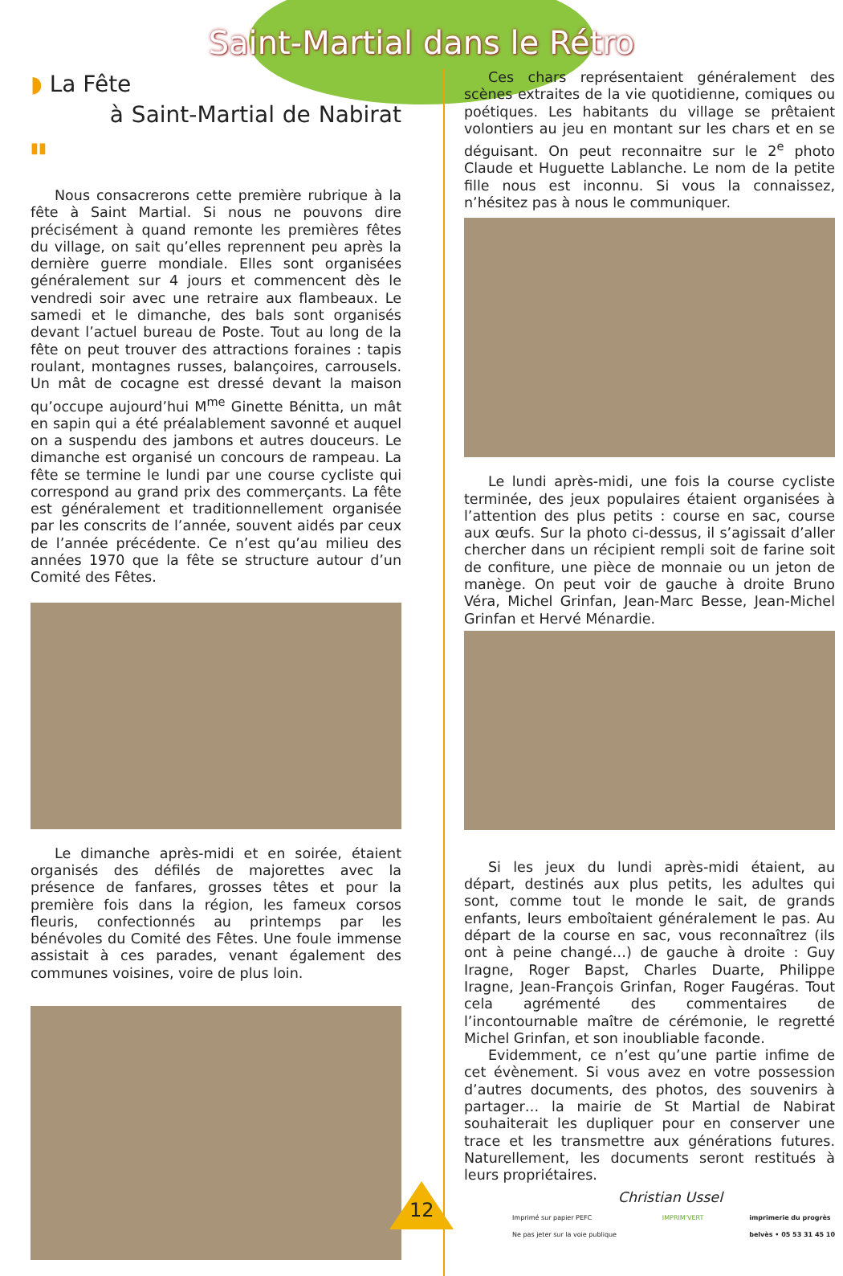Saint-Martial dans le Rétro
◗ La Fête
à Saint-Martial de Nabirat ▮▮
Nous consacrerons cette première rubrique à la fête à Saint Martial. Si nous ne pouvons dire précisément à quand remonte les premières fêtes du village, on sait qu’elles reprennent peu après la dernière guerre mondiale. Elles sont organisées généralement sur 4 jours et commencent dès le vendredi soir avec une retraire aux flambeaux. Le samedi et le dimanche, des bals sont organisés devant l’actuel bureau de Poste. Tout au long de la fête on peut trouver des attractions foraines : tapis roulant, montagnes russes, balançoires, carrousels. Un mât de cocagne est dressé devant la maison qu’occupe aujourd’hui M<sup>me</sup> Ginette Bénitta, un mât en sapin qui a été préalablement savonné et auquel on a suspendu des jambons et autres douceurs. Le dimanche est organisé un concours de rampeau. La fête se termine le lundi par une course cycliste qui correspond au grand prix des commerçants. La fête est généralement et traditionnellement organisée par les conscrits de l’année, souvent aidés par ceux de l’année précédente. Ce n’est qu’au milieu des années 1970 que la fête se structure autour d’un Comité des Fêtes.
Le dimanche après-midi et en soirée, étaient organisés des défilés de majorettes avec la présence de fanfares, grosses têtes et pour la première fois dans la région, les fameux corsos fleuris, confectionnés au printemps par les bénévoles du Comité des Fêtes. Une foule immense assistait à ces parades, venant également des communes voisines, voire de plus loin.
Ces chars représentaient généralement des scènes extraites de la vie quotidienne, comiques ou poétiques. Les habitants du village se prêtaient volontiers au jeu en montant sur les chars et en se déguisant. On peut reconnaitre sur le 2<sup>e</sup> photo Claude et Huguette Lablanche. Le nom de la petite fille nous est inconnu. Si vous la connaissez, n’hésitez pas à nous le communiquer.
Le lundi après-midi, une fois la course cycliste terminée, des jeux populaires étaient organisées à l’attention des plus petits : course en sac, course aux œufs. Sur la photo ci-dessus, il s’agissait d’aller chercher dans un récipient rempli soit de farine soit de confiture, une pièce de monnaie ou un jeton de manège. On peut voir de gauche à droite Bruno Véra, Michel Grinfan, Jean-Marc Besse, Jean-Michel Grinfan et Hervé Ménardie.
Si les jeux du lundi après-midi étaient, au départ, destinés aux plus petits, les adultes qui sont, comme tout le monde le sait, de grands enfants, leurs emboîtaient généralement le pas. Au départ de la course en sac, vous reconnaîtrez (ils ont à peine changé…) de gauche à droite : Guy Iragne, Roger Bapst, Charles Duarte, Philippe Iragne, Jean-François Grinfan, Roger Faugéras. Tout cela agrémenté des commentaires de l’incontournable maître de cérémonie, le regretté Michel Grinfan, et son inoubliable faconde.
Evidemment, ce n’est qu’une partie infime de cet évènement. Si vous avez en votre possession d’autres documents, des photos, des souvenirs à partager… la mairie de St Martial de Nabirat souhaiterait les dupliquer pour en conserver une trace et les transmettre aux générations futures. Naturellement, les documents seront restitués à leurs propriétaires.
Christian Ussel
Imprimé sur papier PEFC
Ne pas jeter sur la voie publique IMPRIM'VERT imprimerie du progrès
belvès • 05 53 31 45 10
12